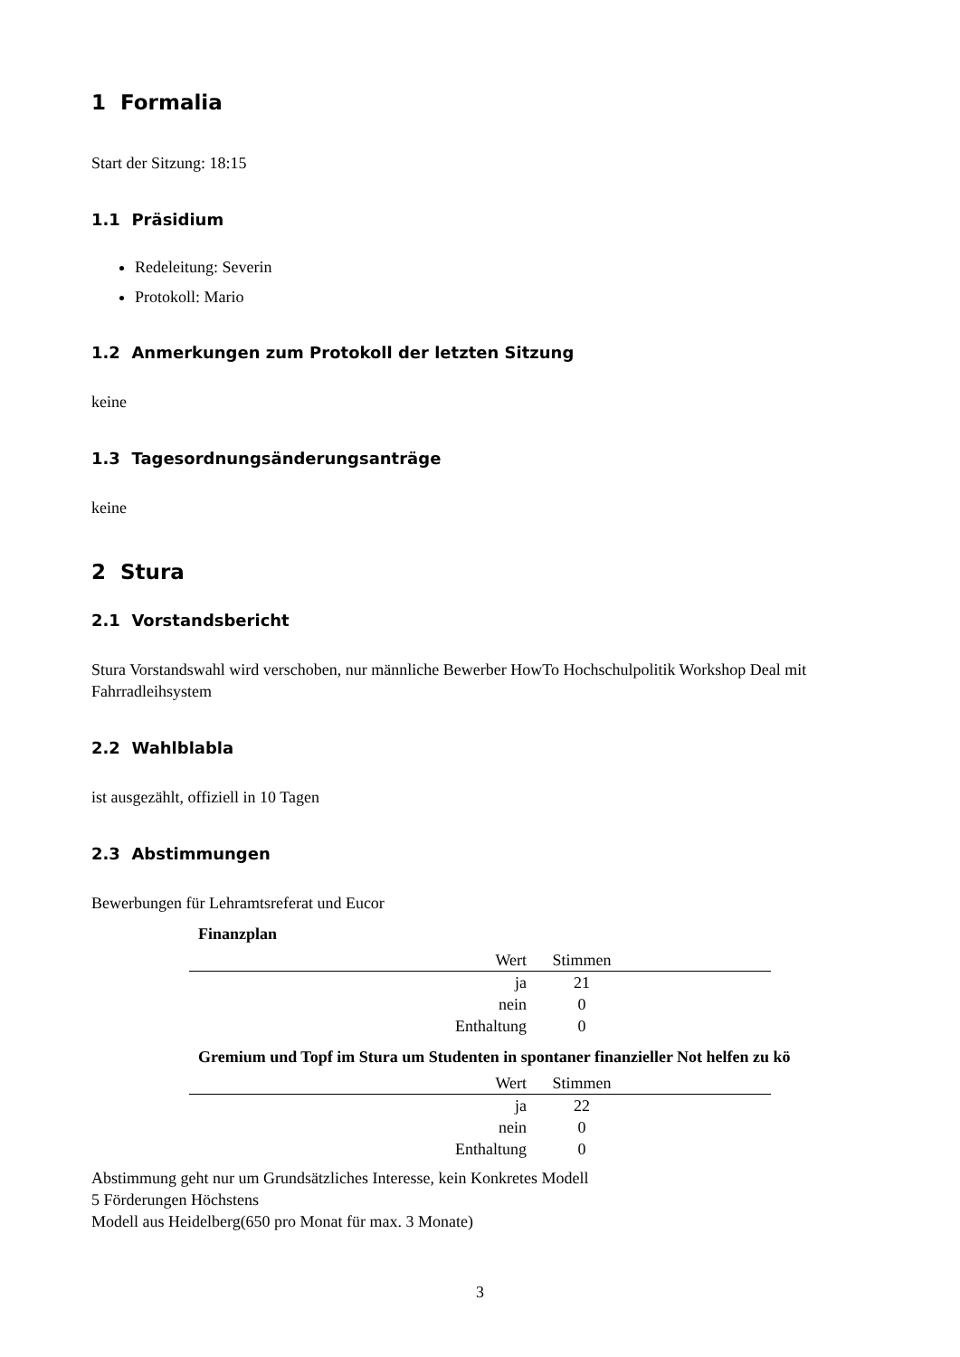1 Formalia
Start der Sitzung: 18:15
1.1 Präsidium
Redeleitung: Severin
Protokoll: Mario
1.2 Anmerkungen zum Protokoll der letzten Sitzung
keine
1.3 Tagesordnungsänderungsanträge
keine
2 Stura
2.1 Vorstandsbericht
Stura Vorstandswahl wird verschoben, nur männliche Bewerber HowTo Hochschulpolitik Workshop Deal mit Fahrradleihsystem
2.2 Wahlblabla
ist ausgezählt, offiziell in 10 Tagen
2.3 Abstimmungen
Bewerbungen für Lehramtsreferat und Eucor
Finanzplan
| Wert | Stimmen | |
| --- | --- | --- |
| ja | 21 | |
| nein | 0 | |
| Enthaltung | 0 | |
Gremium und Topf im Stura um Studenten in spontaner finanzieller Not helfen zu kö
| Wert | Stimmen | |
| --- | --- | --- |
| ja | 22 | |
| nein | 0 | |
| Enthaltung | 0 | |
Abstimmung geht nur um Grundsätzliches Interesse, kein Konkretes Modell
5 Förderungen Höchstens
Modell aus Heidelberg(650 pro Monat für max. 3 Monate)
3